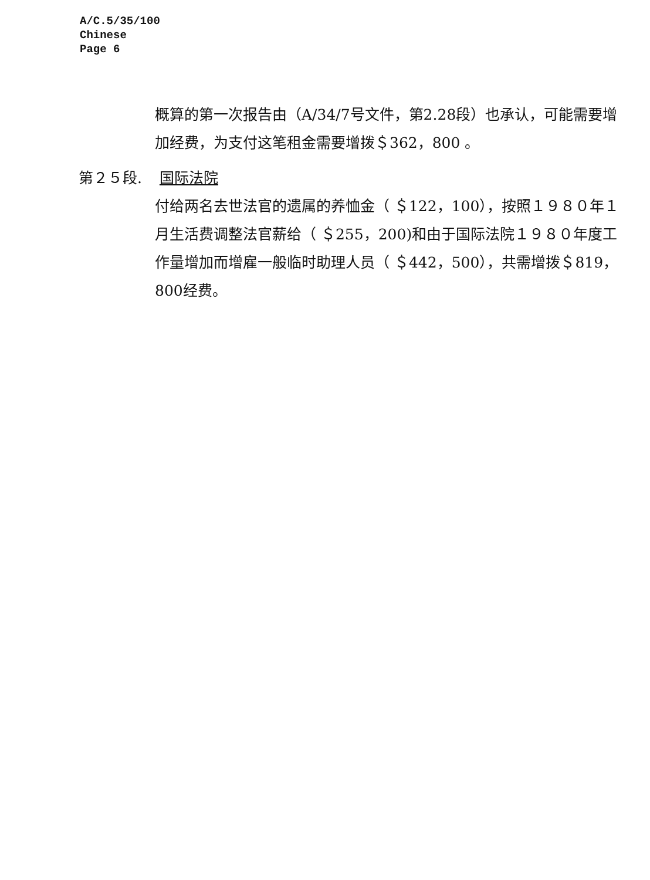A/C.5/35/100
Chinese
Page 6
概算的第一次报告由（A/34/7号文件，第2.28段）也承认，可能需要增加经费，为支付这笔租金需要增拨＄362，800 。
第２５段. 国际法院
付给两名去世法官的遗属的养恤金（ ＄122，100），按照１９８０年１月生活费调整法官薪给（ ＄255，200)和由于国际法院１９８０年度工作量增加而增雇一般临时助理人员（ ＄442，500），共需增拨＄819，800经费。